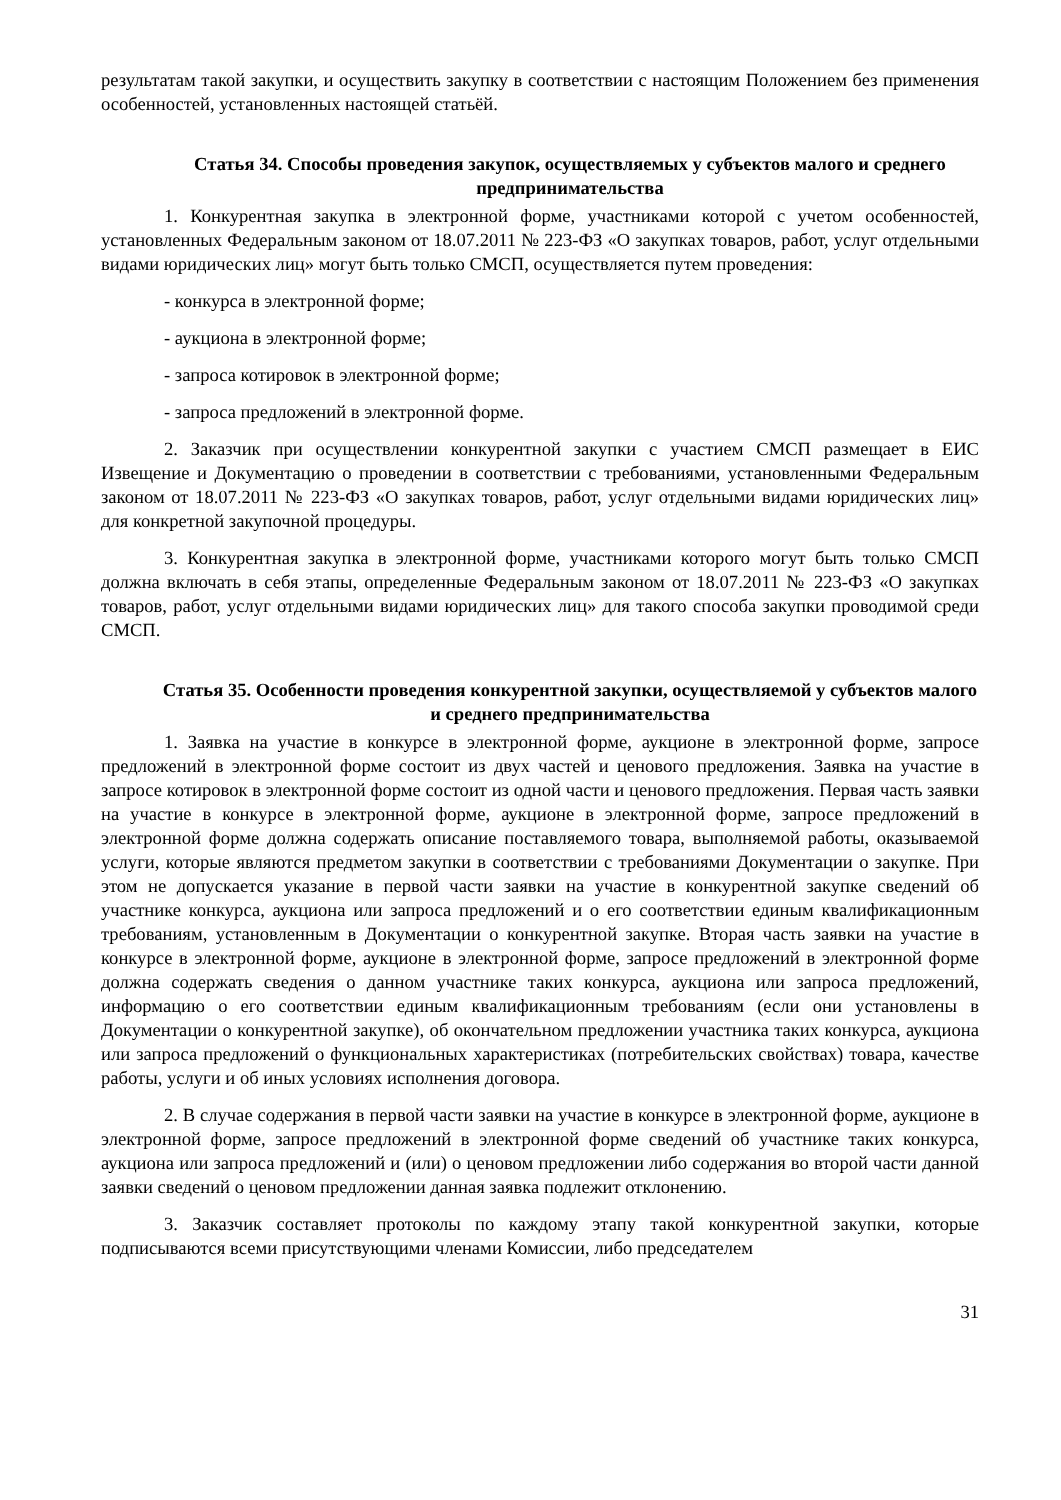результатам такой закупки, и осуществить закупку в соответствии с настоящим Положением без применения особенностей, установленных настоящей статьёй.
Статья 34. Способы проведения закупок, осуществляемых у субъектов малого и среднего предпринимательства
1. Конкурентная закупка в электронной форме, участниками которой с учетом особенностей, установленных Федеральным законом от 18.07.2011 № 223-ФЗ «О закупках товаров, работ, услуг отдельными видами юридических лиц» могут быть только СМСП, осуществляется путем проведения:
- конкурса в электронной форме;
- аукциона в электронной форме;
- запроса котировок в электронной форме;
- запроса предложений в электронной форме.
2. Заказчик при осуществлении конкурентной закупки с участием СМСП размещает в ЕИС Извещение и Документацию о проведении в соответствии с требованиями, установленными Федеральным законом от 18.07.2011 № 223-ФЗ «О закупках товаров, работ, услуг отдельными видами юридических лиц» для конкретной закупочной процедуры.
3. Конкурентная закупка в электронной форме, участниками которого могут быть только СМСП должна включать в себя этапы, определенные Федеральным законом от 18.07.2011 № 223-ФЗ «О закупках товаров, работ, услуг отдельными видами юридических лиц» для такого способа закупки проводимой среди СМСП.
Статья 35. Особенности проведения конкурентной закупки, осуществляемой у субъектов малого и среднего предпринимательства
1. Заявка на участие в конкурсе в электронной форме, аукционе в электронной форме, запросе предложений в электронной форме состоит из двух частей и ценового предложения. Заявка на участие в запросе котировок в электронной форме состоит из одной части и ценового предложения. Первая часть заявки на участие в конкурсе в электронной форме, аукционе в электронной форме, запросе предложений в электронной форме должна содержать описание поставляемого товара, выполняемой работы, оказываемой услуги, которые являются предметом закупки в соответствии с требованиями Документации о закупке. При этом не допускается указание в первой части заявки на участие в конкурентной закупке сведений об участнике конкурса, аукциона или запроса предложений и о его соответствии единым квалификационным требованиям, установленным в Документации о конкурентной закупке. Вторая часть заявки на участие в конкурсе в электронной форме, аукционе в электронной форме, запросе предложений в электронной форме должна содержать сведения о данном участнике таких конкурса, аукциона или запроса предложений, информацию о его соответствии единым квалификационным требованиям (если они установлены в Документации о конкурентной закупке), об окончательном предложении участника таких конкурса, аукциона или запроса предложений о функциональных характеристиках (потребительских свойствах) товара, качестве работы, услуги и об иных условиях исполнения договора.
2. В случае содержания в первой части заявки на участие в конкурсе в электронной форме, аукционе в электронной форме, запросе предложений в электронной форме сведений об участнике таких конкурса, аукциона или запроса предложений и (или) о ценовом предложении либо содержания во второй части данной заявки сведений о ценовом предложении данная заявка подлежит отклонению.
3. Заказчик составляет протоколы по каждому этапу такой конкурентной закупки, которые подписываются всеми присутствующими членами Комиссии, либо председателем
31